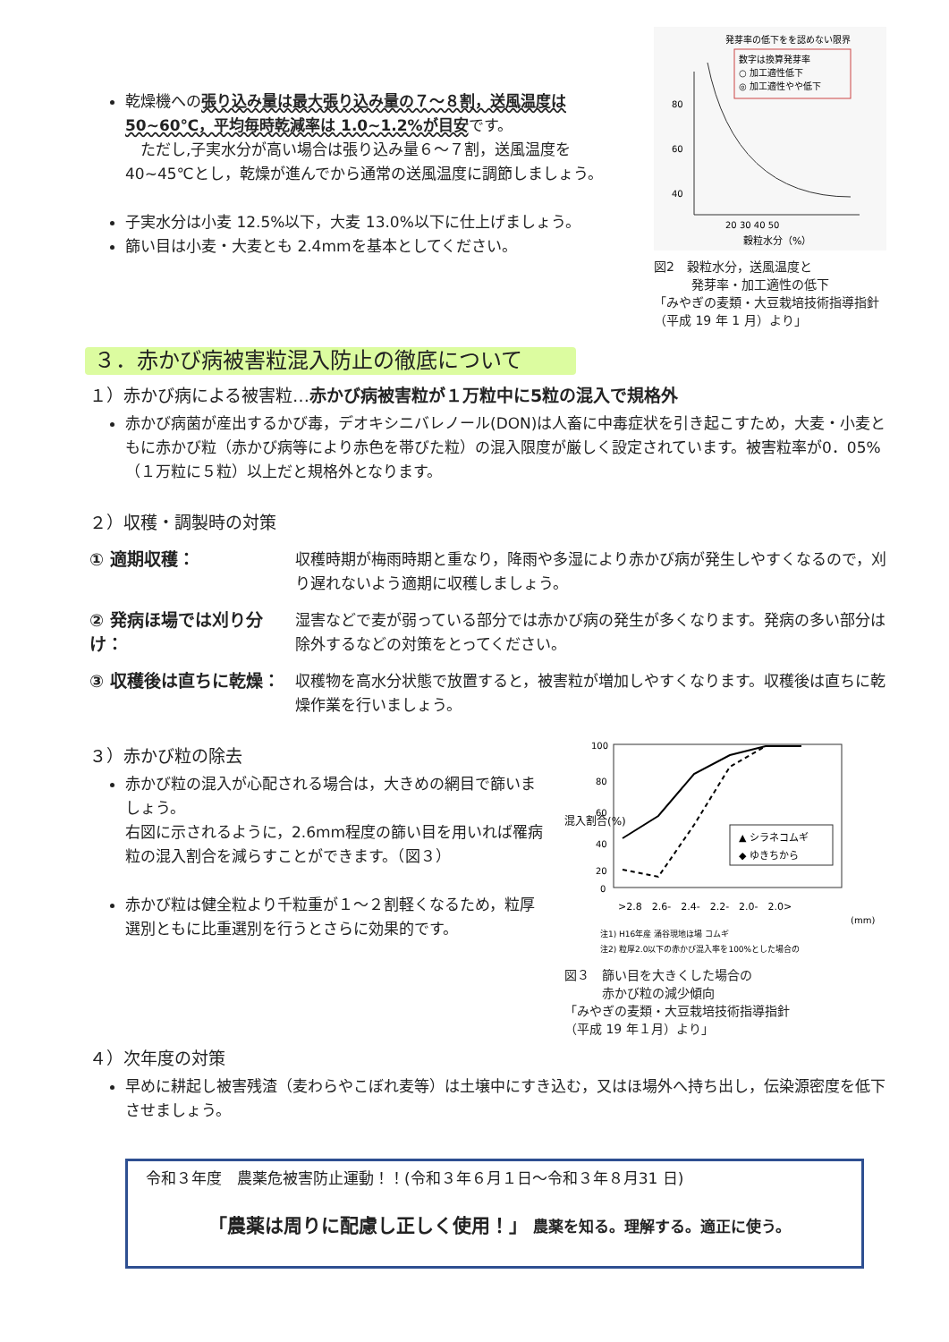乾燥機への張り込み量は最大張り込み量の７～８割，送風温度は 50~60℃，平均毎時乾減率は 1.0~1.2%が目安です。
　ただし,子実水分が高い場合は張り込み量６～７割，送風温度を 40~45℃とし，乾燥が進んでから通常の送風温度に調節しましょう。
子実水分は小麦 12.5%以下，大麦 13.0%以下に仕上げましょう。
篩い目は小麦・大麦とも 2.4mmを基本としてください。
発芽率の低下をを認めない限界
数字は換算発芽率
○ 加工適性低下
◎ 加工適性やや低下
80
60
40
20 30 40 50
穀粒水分（%）
図2　穀粒水分，送風温度と
　　　発芽率・加工適性の低下
「みやぎの麦類・大豆栽培技術指導指針（平成 19 年 1 月）より」
３．赤かび病被害粒混入防止の徹底について
１）赤かび病による被害粒…赤かび病被害粒が１万粒中に5粒の混入で規格外
赤かび病菌が産出するかび毒，デオキシニバレノール(DON)は人畜に中毒症状を引き起こすため，大麦・小麦ともに赤かび粒（赤かび病等により赤色を帯びた粒）の混入限度が厳しく設定されています。被害粒率が0．05%（１万粒に５粒）以上だと規格外となります。
２）収穫・調製時の対策
① 適期収穫： 収穫時期が梅雨時期と重なり，降雨や多湿により赤かび病が発生しやすくなるので，刈り遅れないよう適期に収穫しましょう。
② 発病ほ場では刈り分け： 湿害などで麦が弱っている部分では赤かび病の発生が多くなります。発病の多い部分は除外するなどの対策をとってください。
③ 収穫後は直ちに乾燥： 収穫物を高水分状態で放置すると，被害粒が増加しやすくなります。収穫後は直ちに乾燥作業を行いましょう。
３）赤かび粒の除去
赤かび粒の混入が心配される場合は，大きめの網目で篩いましょう。
右図に示されるように，2.6mm程度の篩い目を用いれば罹病粒の混入割合を減らすことができます。（図３）
赤かび粒は健全粒より千粒重が１～２割軽くなるため，粒厚選別ともに比重選別を行うとさらに効果的です。
混入割合(%)
100
80
60
40
20
0
▲ シラネコムギ
◆ ゆきちから
>2.8　2.6-　2.4-　2.2-　2.0-　2.0>
(mm)
注1) H16年産 涌谷現地ほ場 コムギ
注2) 粒厚2.0以下の赤かび混入率を100%とした場合の
図３　篩い目を大きくした場合の
　　　赤かび粒の減少傾向
「みやぎの麦類・大豆栽培技術指導指針
（平成 19 年１月）より」
４）次年度の対策
早めに耕起し被害残渣（麦わらやこぼれ麦等）は土壌中にすき込む，又はほ場外へ持ち出し，伝染源密度を低下させましょう。
令和３年度　農薬危被害防止運動！！(令和３年６月１日～令和３年８月31 日)
「農薬は周りに配慮し正しく使用！」 農薬を知る。理解する。適正に使う。